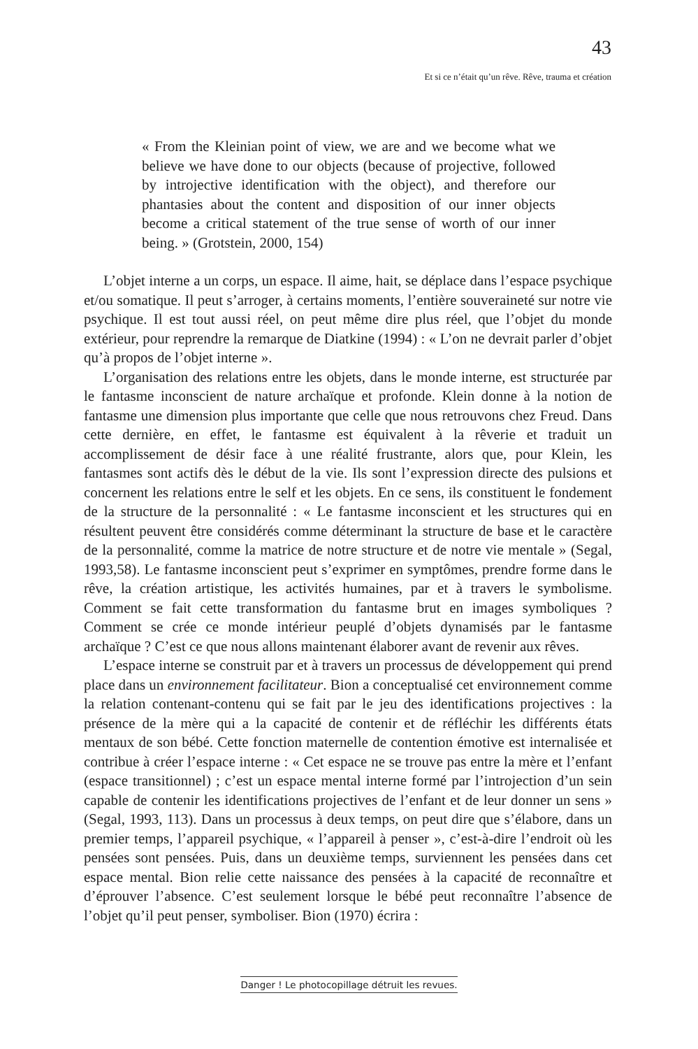43
Et si ce n’était qu’un rêve. Rêve, trauma et création
« From the Kleinian point of view, we are and we become what we believe we have done to our objects (because of projective, followed by introjective identification with the object), and therefore our phantasies about the content and disposition of our inner objects become a critical statement of the true sense of worth of our inner being. » (Grotstein, 2000, 154)
L’objet interne a un corps, un espace. Il aime, hait, se déplace dans l’espace psychique et/ou somatique. Il peut s’arroger, à certains moments, l’entière souveraineté sur notre vie psychique. Il est tout aussi réel, on peut même dire plus réel, que l’objet du monde extérieur, pour reprendre la remarque de Diatkine (1994) : « L’on ne devrait parler d’objet qu’à propos de l’objet interne ».
L’organisation des relations entre les objets, dans le monde interne, est structurée par le fantasme inconscient de nature archaïque et profonde. Klein donne à la notion de fantasme une dimension plus importante que celle que nous retrouvons chez Freud. Dans cette dernière, en effet, le fantasme est équivalent à la rêverie et traduit un accomplissement de désir face à une réalité frustrante, alors que, pour Klein, les fantasmes sont actifs dès le début de la vie. Ils sont l’expression directe des pulsions et concernent les relations entre le self et les objets. En ce sens, ils constituent le fondement de la structure de la personnalité : « Le fantasme inconscient et les structures qui en résultent peuvent être considérés comme déterminant la structure de base et le caractère de la personnalité, comme la matrice de notre structure et de notre vie mentale » (Segal, 1993,58). Le fantasme inconscient peut s’exprimer en symptômes, prendre forme dans le rêve, la création artistique, les activités humaines, par et à travers le symbolisme. Comment se fait cette transformation du fantasme brut en images symboliques ? Comment se crée ce monde intérieur peuplé d’objets dynamisés par le fantasme archaïque ? C’est ce que nous allons maintenant élaborer avant de revenir aux rêves.
L’espace interne se construit par et à travers un processus de développement qui prend place dans un environnement facilitateur. Bion a conceptualisé cet environnement comme la relation contenant-contenu qui se fait par le jeu des identifications projectives : la présence de la mère qui a la capacité de contenir et de réfléchir les différents états mentaux de son bébé. Cette fonction maternelle de contention émotive est internalisée et contribue à créer l’espace interne : « Cet espace ne se trouve pas entre la mère et l’enfant (espace transitionnel) ; c’est un espace mental interne formé par l’introjection d’un sein capable de contenir les identifications projectives de l’enfant et de leur donner un sens » (Segal, 1993, 113). Dans un processus à deux temps, on peut dire que s’élabore, dans un premier temps, l’appareil psychique, « l’appareil à penser », c’est-à-dire l’endroit où les pensées sont pensées. Puis, dans un deuxième temps, surviennent les pensées dans cet espace mental. Bion relie cette naissance des pensées à la capacité de reconnaître et d’éprouver l’absence. C’est seulement lorsque le bébé peut reconnaître l’absence de l’objet qu’il peut penser, symboliser. Bion (1970) écrira :
Danger ! Le photocopillage détruit les revues.